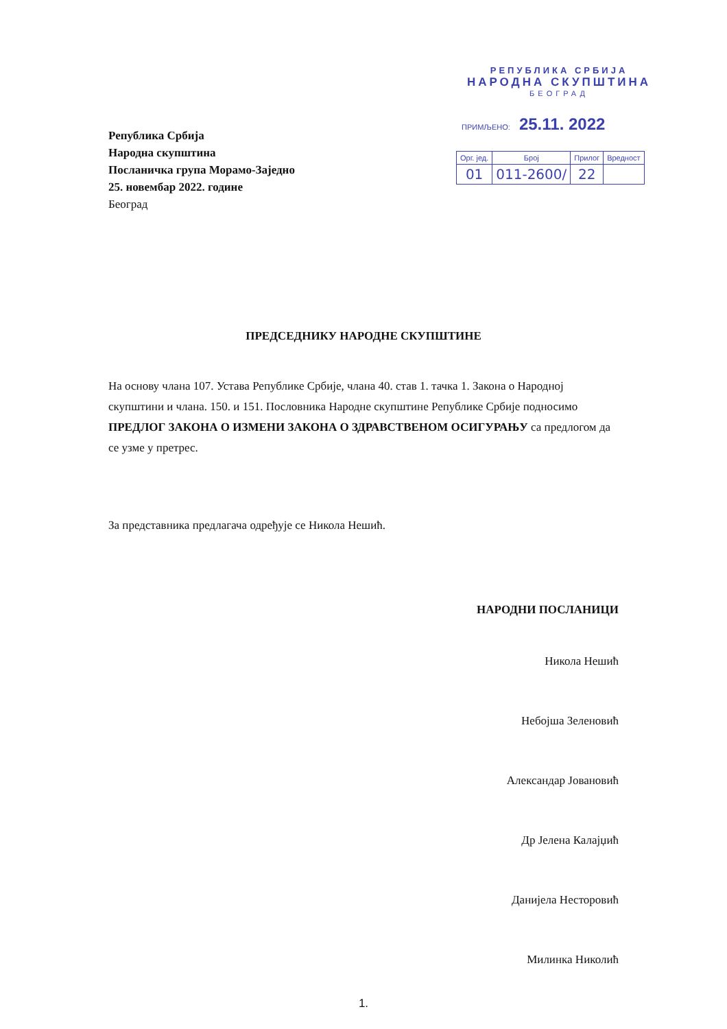Република Србија
Народна скупштина
Посланичка група Морамо-Заједно
25. новембар 2022. године
Београд
РЕПУБЛИКА СРБИЈА
НАРОДНА СКУПШТИНА
БЕОГРАД
ПРИМЉЕНО: 25.11. 2022
| Орг. јед. | Број | Прилог | Вредност |
| 01 | 011-2600/ | 22 | |
ПРЕДСЕДНИКУ НАРОДНЕ СКУПШТИНЕ
На основу члана 107. Устава Републике Србије, члана 40. став 1. тачка 1. Закона о Народној скупштини и члана. 150. и 151. Пословника Народне скупштине Републике Србије подносимо ПРЕДЛОГ ЗАКОНА О ИЗМЕНИ ЗАКОНА О ЗДРАВСТВЕНОМ ОСИГУРАЊУ са предлогом да се узме у претрес.
За представника предлагача одређује се Никола Нешић.
НАРОДНИ ПОСЛАНИЦИ
Никола Нешић
Небојша Зеленовић
Александар Јовановић
Др Јелена Калајџић
Данијела Несторовић
Милинка Николић
1.